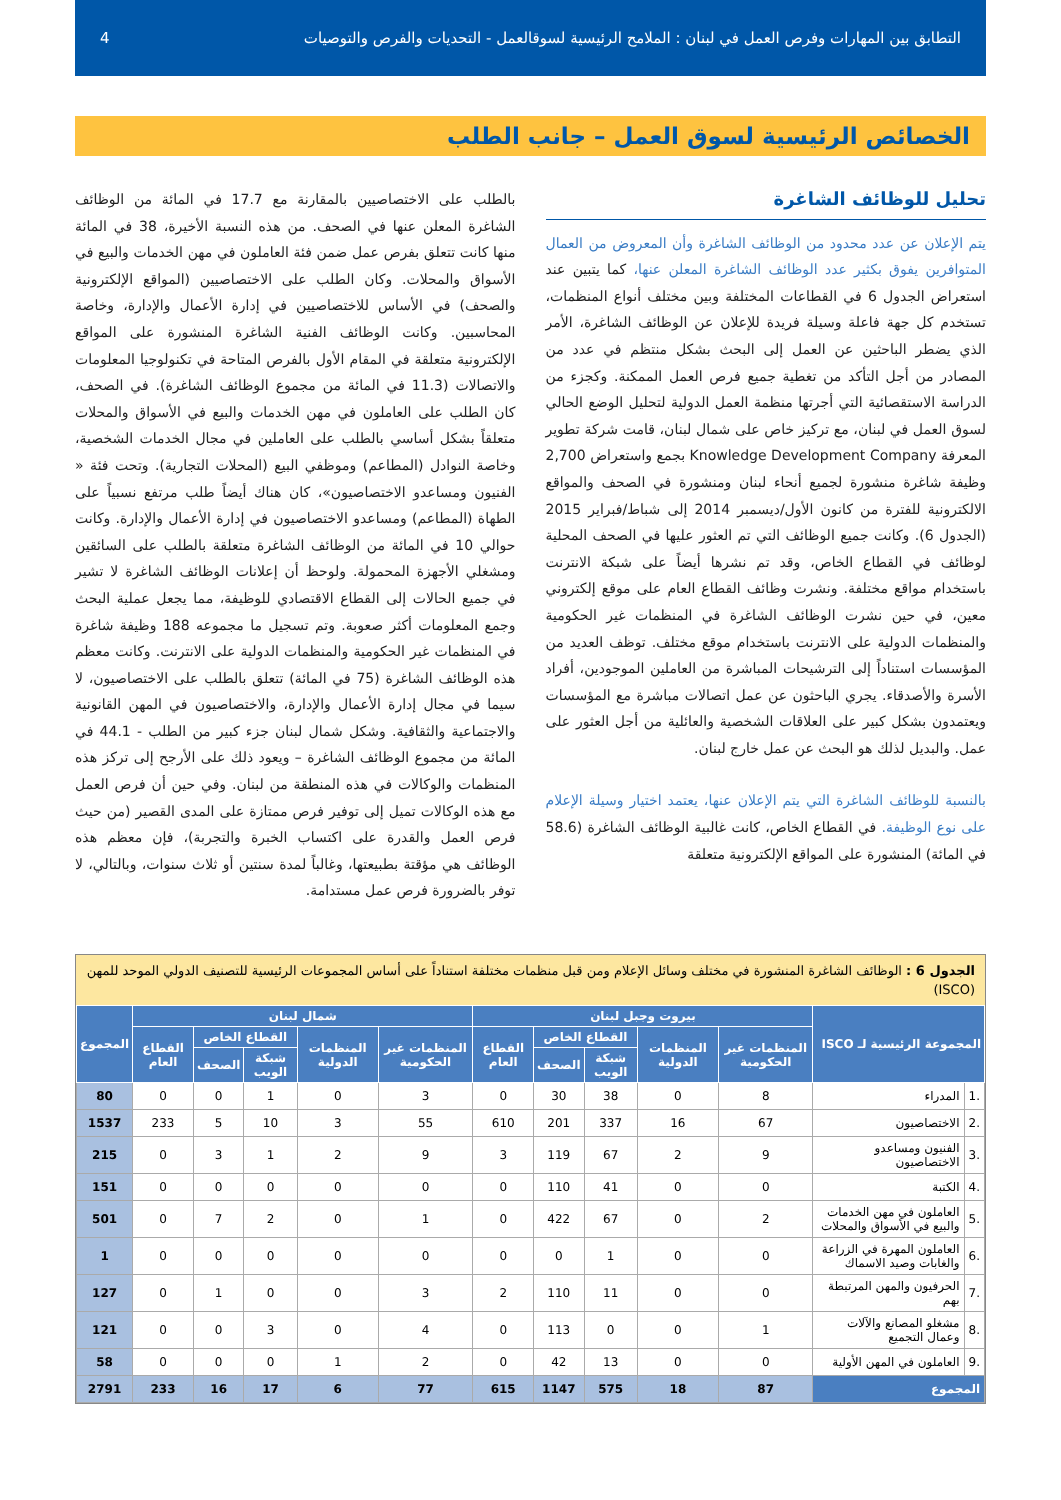التطابق بين المهارات وفرص العمل في لبنان : الملامح الرئيسية لسوقالعمل - التحديات والفرص والتوصيات 4
الخصائص الرئيسية لسوق العمل – جانب الطلب
تحليل للوظائف الشاغرة
يتم الإعلان عن عدد محدود من الوظائف الشاغرة وأن المعروض من العمال المتوافرين يفوق بكثير عدد الوظائف الشاغرة المعلن عنها، كما يتبين عند استعراض الجدول 6 في القطاعات المختلفة وبين مختلف أنواع المنظمات، تستخدم كل جهة فاعلة وسيلة فريدة للإعلان عن الوظائف الشاغرة، الأمر الذي يضطر الباحثين عن العمل إلى البحث بشكل منتظم في عدد من المصادر من أجل التأكد من تغطية جميع فرص العمل الممكنة. وكجزء من الدراسة الاستقصائية التي أجرتها منظمة العمل الدولية لتحليل الوضع الحالي لسوق العمل في لبنان، مع تركيز خاص على شمال لبنان، قامت شركة تطوير المعرفة Knowledge Development Company بجمع واستعراض 2,700 وظيفة شاغرة منشورة لجميع أنحاء لبنان ومنشورة في الصحف والمواقع الالكترونية للفترة من كانون الأول/ديسمبر 2014 إلى شباط/فبراير 2015 (الجدول 6). وكانت جميع الوظائف التي تم العثور عليها في الصحف المحلية لوظائف في القطاع الخاص، وقد تم نشرها أيضاً على شبكة الانترنت باستخدام مواقع مختلفة. ونشرت وظائف القطاع العام على موقع إلكتروني معين، في حين نشرت الوظائف الشاغرة في المنظمات غير الحكومية والمنظمات الدولية على الانترنت باستخدام موقع مختلف. توظف العديد من المؤسسات استناداً إلى الترشيحات المباشرة من العاملين الموجودين، أفراد الأسرة والأصدقاء. يجري الباحثون عن عمل اتصالات مباشرة مع المؤسسات ويعتمدون بشكل كبير على العلاقات الشخصية والعائلية من أجل العثور على عمل. والبديل لذلك هو البحث عن عمل خارج لبنان.
بالنسبة للوظائف الشاغرة التي يتم الإعلان عنها، يعتمد اختيار وسيلة الإعلام على نوع الوظيفة. في القطاع الخاص، كانت غالبية الوظائف الشاغرة (58.6 في المائة) المنشورة على المواقع الإلكترونية متعلقة
بالطلب على الاختصاصيين بالمقارنة مع 17.7 في المائة من الوظائف الشاغرة المعلن عنها في الصحف. من هذه النسبة الأخيرة، 38 في المائة منها كانت تتعلق بفرص عمل ضمن فئة العاملون في مهن الخدمات والبيع في الأسواق والمحلات. وكان الطلب على الاختصاصيين (المواقع الإلكترونية والصحف) في الأساس للاختصاصيين في إدارة الأعمال والإدارة، وخاصة المحاسبين. وكانت الوظائف الفنية الشاغرة المنشورة على المواقع الإلكترونية متعلقة في المقام الأول بالفرص المتاحة في تكنولوجيا المعلومات والاتصالات (11.3 في المائة من مجموع الوظائف الشاغرة). في الصحف، كان الطلب على العاملون في مهن الخدمات والبيع في الأسواق والمحلات متعلقاً بشكل أساسي بالطلب على العاملين في مجال الخدمات الشخصية، وخاصة النوادل (المطاعم) وموظفي البيع (المحلات التجارية). وتحت فئة « الفنيون ومساعدو الاختصاصيون»، كان هناك أيضاً طلب مرتفع نسبياً على الطهاة (المطاعم) ومساعدو الاختصاصيون في إدارة الأعمال والإدارة. وكانت حوالي 10 في المائة من الوظائف الشاغرة متعلقة بالطلب على السائقين ومشغلي الأجهزة المحمولة. ولوحظ أن إعلانات الوظائف الشاغرة لا تشير في جميع الحالات إلى القطاع الاقتصادي للوظيفة، مما يجعل عملية البحث وجمع المعلومات أكثر صعوبة. وتم تسجيل ما مجموعه 188 وظيفة شاغرة في المنظمات غير الحكومية والمنظمات الدولية على الانترنت. وكانت معظم هذه الوظائف الشاغرة (75 في المائة) تتعلق بالطلب على الاختصاصيون، لا سيما في مجال إدارة الأعمال والإدارة، والاختصاصيون في المهن القانونية والاجتماعية والثقافية. وشكل شمال لبنان جزء كبير من الطلب - 44.1 في المائة من مجموع الوظائف الشاغرة – ويعود ذلك على الأرجح إلى تركز هذه المنظمات والوكالات في هذه المنطقة من لبنان. وفي حين أن فرص العمل مع هذه الوكالات تميل إلى توفير فرص ممتازة على المدى القصير (من حيث فرص العمل والقدرة على اكتساب الخبرة والتجربة)، فإن معظم هذه الوظائف هي مؤقتة بطبيعتها، وغالباً لمدة سنتين أو ثلاث سنوات، وبالتالي، لا توفر بالضرورة فرص عمل مستدامة.
الجدول 6 : الوظائف الشاغرة المنشورة في مختلف وسائل الإعلام ومن قبل منظمات مختلفة استناداً على أساس المجموعات الرئيسية للتصنيف الدولي الموحد للمهن (ISCO)
| المجموعة الرئيسية لـ ISCO | | بيروت وجبل لبنان | | | | | شمال لبنان | | | | | المجموع |
| --- | --- | --- | --- | --- | --- | --- | --- | --- | --- | --- | --- | --- |
| | | المنظمات غير الحكومية | المنظمات الدولية | القطاع الخاص | | القطاع العام | المنظمات غير الحكومية | المنظمات الدولية | القطاع الخاص | | القطاع العام | |
| | | | | شبكة الويب | الصحف | | | | شبكة الويب | الصحف | | |
| .1 | المدراء | 8 | 0 | 38 | 30 | 0 | 3 | 0 | 1 | 0 | 0 | 80 |
| .2 | الاختصاصيون | 67 | 16 | 337 | 201 | 610 | 55 | 3 | 10 | 5 | 233 | 1537 |
| .3 | الفنيون ومساعدو الاختصاصيون | 9 | 2 | 67 | 119 | 3 | 9 | 2 | 1 | 3 | 0 | 215 |
| .4 | الكتبة | 0 | 0 | 41 | 110 | 0 | 0 | 0 | 0 | 0 | 0 | 151 |
| .5 | العاملون في مهن الخدمات والبيع في الأسواق والمحلات | 2 | 0 | 67 | 422 | 0 | 1 | 0 | 2 | 7 | 0 | 501 |
| .6 | العاملون المهرة في الزراعة والغابات وصيد الاسماك | 0 | 0 | 1 | 0 | 0 | 0 | 0 | 0 | 0 | 0 | 1 |
| .7 | الحرفيون والمهن المرتبطة بهم | 0 | 0 | 11 | 110 | 2 | 3 | 0 | 0 | 1 | 0 | 127 |
| .8 | مشغلو المصانع والآلات وعمال التجميع | 1 | 0 | 0 | 113 | 0 | 4 | 0 | 3 | 0 | 0 | 121 |
| .9 | العاملون في المهن الأولية | 0 | 0 | 13 | 42 | 0 | 2 | 1 | 0 | 0 | 0 | 58 |
| المجموع | | 87 | 18 | 575 | 1147 | 615 | 77 | 6 | 17 | 16 | 233 | 2791 |